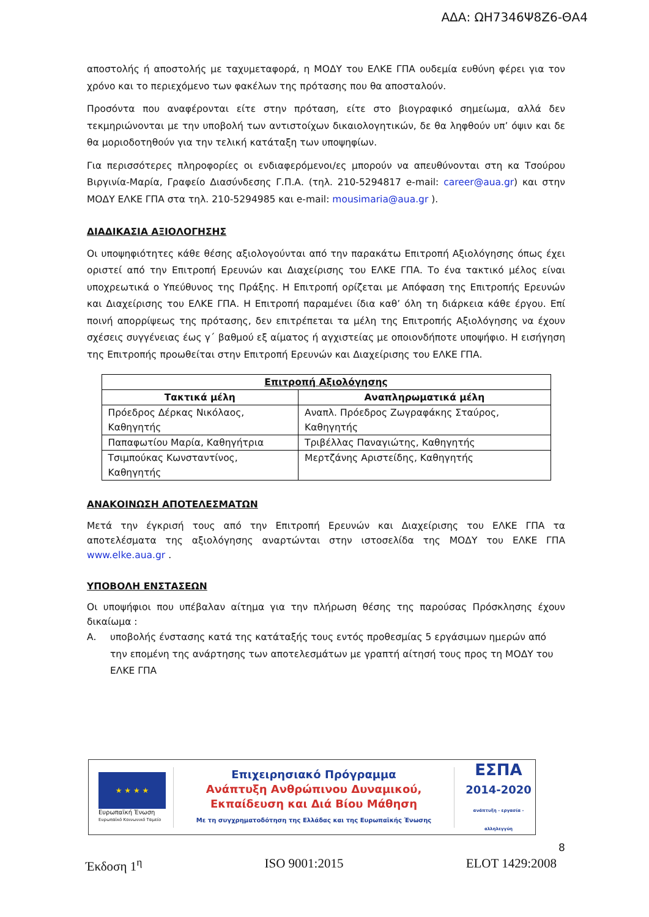ΑΔΑ: ΩΗ7346Ψ8Ζ6-ΘΑ4
αποστολής ή αποστολής με ταχυμεταφορά, η ΜΟΔΥ του ΕΛΚΕ ΓΠΑ ουδεμία ευθύνη φέρει για τον χρόνο και το περιεχόμενο των φακέλων της πρότασης που θα αποσταλούν.
Προσόντα που αναφέρονται είτε στην πρόταση, είτε στο βιογραφικό σημείωμα, αλλά δεν τεκμηριώνονται με την υποβολή των αντιστοίχων δικαιολογητικών, δε θα ληφθούν υπ’ όψιν και δε θα μοριοδοτηθούν για την τελική κατάταξη των υποψηφίων.
Για περισσότερες πληροφορίες οι ενδιαφερόμενοι/ες μπορούν να απευθύνονται στη κα Τσούρου Βιργινία-Μαρία, Γραφείο Διασύνδεσης Γ.Π.Α. (τηλ. 210-5294817 e-mail: career@aua.gr) και στην ΜΟΔΥ ΕΛΚΕ ΓΠΑ στα τηλ. 210-5294985 και e-mail: mousimaria@aua.gr ).
ΔΙΑΔΙΚΑΣΙΑ ΑΞΙΟΛΟΓΗΣΗΣ
Οι υποψηφιότητες κάθε θέσης αξιολογούνται από την παρακάτω Επιτροπή Αξιολόγησης όπως έχει οριστεί από την Επιτροπή Ερευνών και Διαχείρισης του ΕΛΚΕ ΓΠΑ. Το ένα τακτικό μέλος είναι υποχρεωτικά ο Υπεύθυνος της Πράξης. Η Επιτροπή ορίζεται με Απόφαση της Επιτροπής Ερευνών και Διαχείρισης του ΕΛΚΕ ΓΠΑ. Η Επιτροπή παραμένει ίδια καθ’ όλη τη διάρκεια κάθε έργου. Επί ποινή απορρίψεως της πρότασης, δεν επιτρέπεται τα μέλη της Επιτροπής Αξιολόγησης να έχουν σχέσεις συγγένειας έως γ΄ βαθμού εξ αίματος ή αγχιστείας με οποιονδήποτε υποψήφιο. Η εισήγηση της Επιτροπής προωθείται στην Επιτροπή Ερευνών και Διαχείρισης του ΕΛΚΕ ΓΠΑ.
| Επιτροπή Αξιολόγησης | |
| --- | --- |
| Τακτικά μέλη | Αναπληρωματικά μέλη |
| Πρόεδρος Δέρκας Νικόλαος, Καθηγητής | Αναπλ. Πρόεδρος Ζωγραφάκης Σταύρος, Καθηγητής |
| Παπαφωτίου Μαρία, Καθηγήτρια | Τριβέλλας Παναγιώτης, Καθηγητής |
| Τσιμπούκας Κωνσταντίνος, Καθηγητής | Μερτζάνης Αριστείδης, Καθηγητής |
ΑΝΑΚΟΙΝΩΣΗ ΑΠΟΤΕΛΕΣΜΑΤΩΝ
Μετά την έγκρισή τους από την Επιτροπή Ερευνών και Διαχείρισης του ΕΛΚΕ ΓΠΑ τα αποτελέσματα της αξιολόγησης αναρτώνται στην ιστοσελίδα της ΜΟΔΥ του ΕΛΚΕ ΓΠΑ www.elke.aua.gr .
ΥΠΟΒΟΛΗ ΕΝΣΤΑΣΕΩΝ
Οι υποψήφιοι που υπέβαλαν αίτημα για την πλήρωση θέσης της παρούσας Πρόσκλησης έχουν δικαίωμα :
Α. υποβολής ένστασης κατά της κατάταξής τους εντός προθεσμίας 5 εργάσιμων ημερών από την επομένη της ανάρτησης των αποτελεσμάτων με γραπτή αίτησή τους προς τη ΜΟΔΥ του ΕΛΚΕ ΓΠΑ
★ ★ ★ ★
Ευρωπαϊκή Ένωση
Ευρωπαϊκό Κοινωνικό Ταμείο
Επιχειρησιακό Πρόγραμμα
Ανάπτυξη Ανθρώπινου Δυναμικού,
Εκπαίδευση και Διά Βίου Μάθηση
Με τη συγχρηματοδότηση της Ελλάδας και της Ευρωπαϊκής Ένωσης
ΕΣΠΑ
2014-2020
ανάπτυξη - εργασία - αλληλεγγύη
8
Έκδοση 1<sup>η</sup> ISO 9001:2015 ELOT 1429:2008